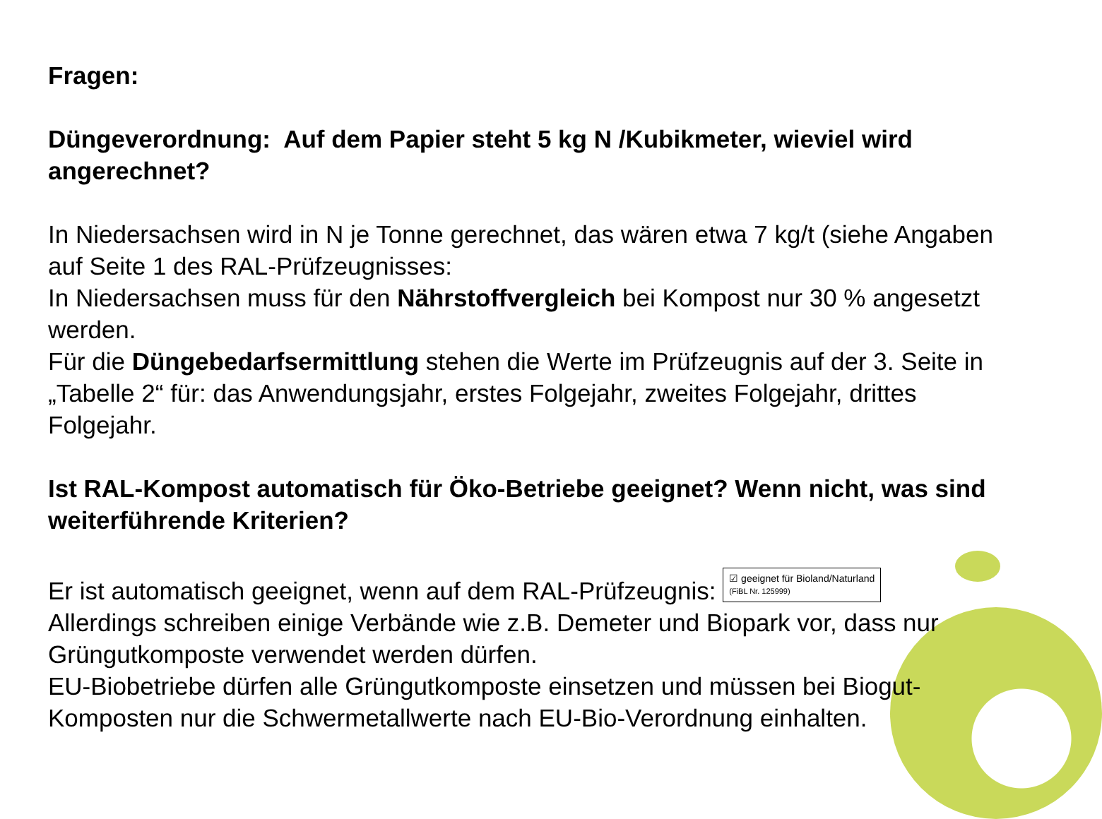Fragen:
Düngeverordnung: Auf dem Papier steht 5 kg N /Kubikmeter, wieviel wird angerechnet?
In Niedersachsen wird in N je Tonne gerechnet, das wären etwa 7 kg/t (siehe Angaben auf Seite 1 des RAL-Prüfzeugnisses:
In Niedersachsen muss für den Nährstoffvergleich bei Kompost nur 30 % angesetzt werden.
Für die Düngebedarfsermittlung stehen die Werte im Prüfzeugnis auf der 3. Seite in „Tabelle 2“ für: das Anwendungsjahr, erstes Folgejahr, zweites Folgejahr, drittes Folgejahr.
Ist RAL-Kompost automatisch für Öko-Betriebe geeignet? Wenn nicht, was sind weiterführende Kriterien?
Er ist automatisch geeignet, wenn auf dem RAL-Prüfzeugnis: ☑ geeignet für Bioland/Naturland
(FiBL Nr. 125999)
Allerdings schreiben einige Verbände wie z.B. Demeter und Biopark vor, dass nur Grüngutkomposte verwendet werden dürfen.
EU-Biobetriebe dürfen alle Grüngutkomposte einsetzen und müssen bei Biogut-Komposten nur die Schwermetallwerte nach EU-Bio-Verordnung einhalten.